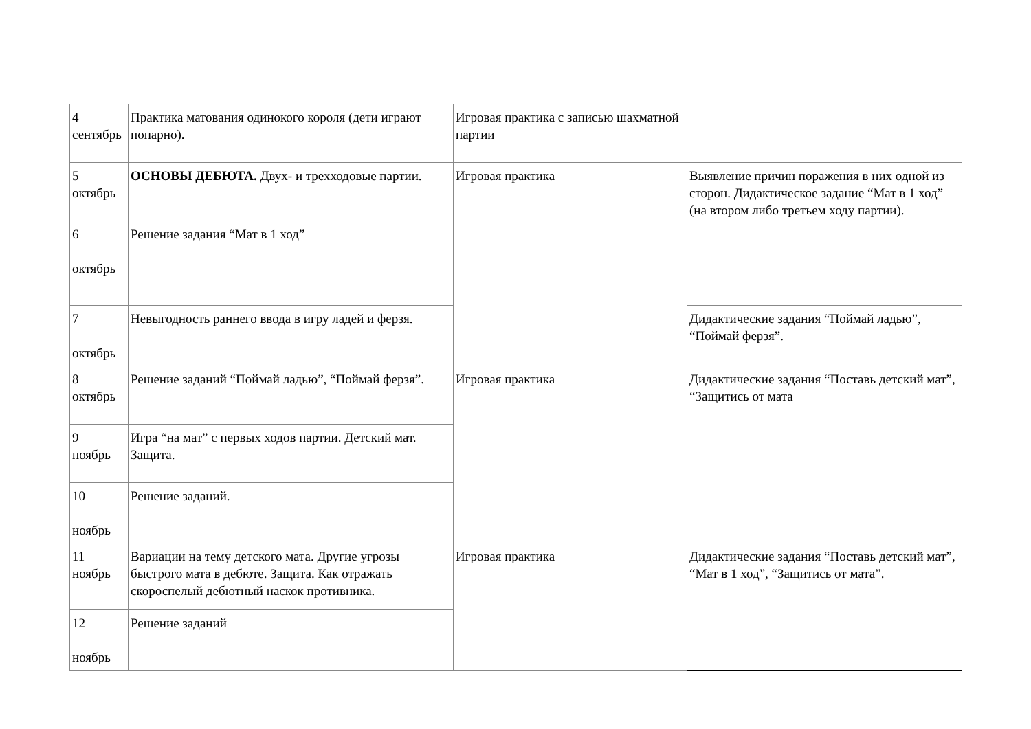| 4 сентябрь | Практика матования одинокого короля (дети играют попарно). | Игровая практика с записью шахматной партии | |
| 5 октябрь | ОСНОВЫ ДЕБЮТА. Двух- и трехходовые партии. | Игровая практика | Выявление причин поражения в них одной из сторон. Дидактическое задание “Мат в 1 ход” (на втором либо третьем ходу партии). |
| 6 октябрь | Решение задания “Мат в 1 ход” | | |
| 7 октябрь | Невыгодность раннего ввода в игру ладей и ферзя. | | Дидактические задания “Поймай ладью”, “Поймай ферзя”. |
| 8 октябрь | Решение заданий “Поймай ладью”, “Поймай ферзя”. | Игровая практика | Дидактические задания “Поставь детский мат”, “Защитись от мата |
| 9 ноябрь | Игра “на мат” с первых ходов партии. Детский мат. Защита. | | |
| 10 ноябрь | Решение заданий. | | |
| 11 ноябрь | Вариации на тему детского мата. Другие угрозы быстрого мата в дебюте. Защита. Как отражать скороспелый дебютный наскок противника. | Игровая практика | Дидактические задания “Поставь детский мат”, “Мат в 1 ход”, “Защитись от мата”. |
| 12 ноябрь | Решение заданий | | |